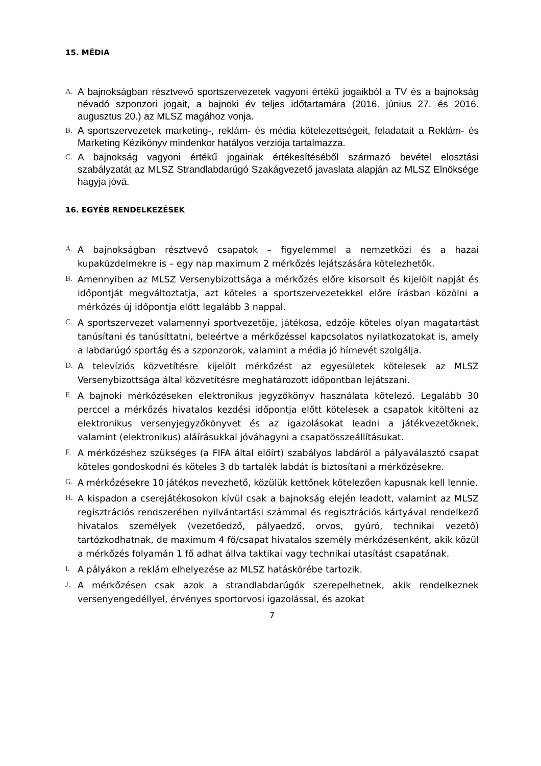15. MÉDIA
A.
A bajnokságban résztvevő sportszervezetek vagyoni értékű jogaikból a TV és a bajnokság névadó szponzori jogait, a bajnoki év teljes időtartamára (2016. június 27. és 2016. augusztus 20.) az MLSZ magához vonja.
B.
A sportszervezetek marketing-, reklám- és média kötelezettségeit, feladatait a Reklám- és Marketing Kézikönyv mindenkor hatályos verziója tartalmazza.
C.
A bajnokság vagyoni értékű jogainak értékesítéséből származó bevétel elosztási szabályzatát az MLSZ Strandlabdarúgó Szakágvezető javaslata alapján az MLSZ Elnöksége hagyja jóvá.
16. EGYÉB RENDELKEZÉSEK
A.
A bajnokságban résztvevő csapatok – figyelemmel a nemzetközi és a hazai kupaküzdelmekre is – egy nap maximum 2 mérkőzés lejátszására kötelezhetők.
B.
Amennyiben az MLSZ Versenybizottsága a mérkőzés előre kisorsolt és kijelölt napját és időpontját megváltoztatja, azt köteles a sportszervezetekkel előre írásban közölni a mérkőzés új időpontja előtt legalább 3 nappal.
C.
A sportszervezet valamennyi sportvezetője, játékosa, edzője köteles olyan magatartást tanúsítani és tanúsíttatni, beleértve a mérkőzéssel kapcsolatos nyilatkozatokat is, amely a labdarúgó sportág és a szponzorok, valamint a média jó hírnevét szolgálja.
D.
A televíziós közvetítésre kijelölt mérkőzést az egyesületek kötelesek az MLSZ Versenybizottsága által közvetítésre meghatározott időpontban lejátszani.
E.
A bajnoki mérkőzéseken elektronikus jegyzőkönyv használata kötelező. Legalább 30 perccel a mérkőzés hivatalos kezdési időpontja előtt kötelesek a csapatok kitölteni az elektronikus versenyjegyzőkönyvet és az igazolásokat leadni a játékvezetőknek, valamint (elektronikus) aláírásukkal jóváhagyni a csapatösszeállításukat.
F.
A mérkőzéshez szükséges (a FIFA által előírt) szabályos labdáról a pályaválasztó csapat köteles gondoskodni és köteles 3 db tartalék labdát is biztosítani a mérkőzésekre.
G.
A mérkőzésekre 10 játékos nevezhető, közülük kettőnek kötelezően kapusnak kell lennie.
H.
A kispadon a cserejátékosokon kívül csak a bajnokság elején leadott, valamint az MLSZ regisztrációs rendszerében nyilvántartási számmal és regisztrációs kártyával rendelkező hivatalos személyek (vezetőedző, pályaedző, orvos, gyúró, technikai vezető) tartózkodhatnak, de maximum 4 fő/csapat hivatalos személy mérkőzésenként, akik közül a mérkőzés folyamán 1 fő adhat állva taktikai vagy technikai utasítást csapatának.
I.
A pályákon a reklám elhelyezése az MLSZ hatáskörébe tartozik.
J.
A mérkőzésen csak azok a strandlabdarúgók szerepelhetnek, akik rendelkeznek versenyengedéllyel, érvényes sportorvosi igazolással, és azokat
7